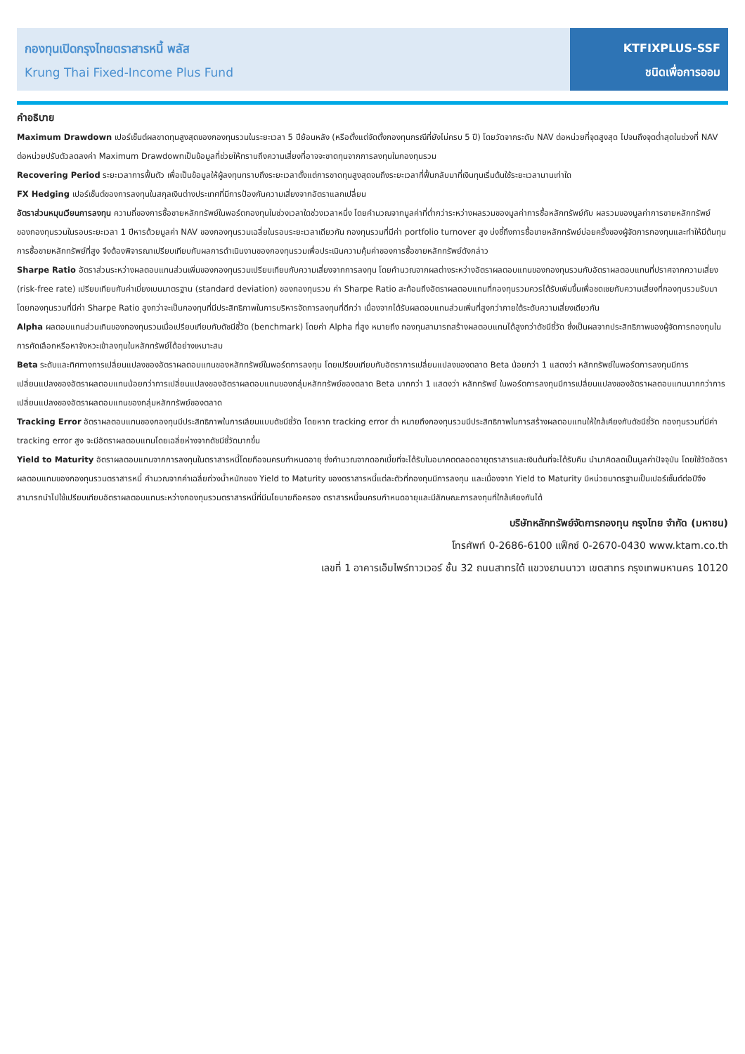กองทุนเปิดกรุงไทยตราสารหนี้ พลัส
Krung Thai Fixed-Income Plus Fund
KTFIXPLUS-SSF
ชนิดเพื่อการออม
คำอธิบาย
Maximum Drawdown เปอร์เซ็นต์ผลขาดทุนสูงสุดของกองทุนรวมในระยะเวลา 5 ปีย้อนหลัง (หรือตั้งแต่จัดตั้งกองทุนกรณีที่ยังไม่ครบ 5 ปี) โดยวัดจากระดับ NAV ต่อหน่วยที่จุดสูงสุด ไปจนถึงจุดต่ำสุดในช่วงที่ NAV ต่อหน่วยปรับตัวลดลงค่า Maximum Drawdownเป็นข้อมูลที่ช่วยให้ทราบถึงความเสี่ยงที่อาจจะขาดทุนจากการลงทุนในกองทุนรวม
Recovering Period ระยะเวลาการฟื้นตัว เพื่อเป็นข้อมูลให้ผู้ลงทุนทราบถึงระยะเวลาตั้งแต่การขาดทุนสูงสุดจนถึงระยะเวลาที่ฟื้นกลับมาที่เงินทุนเริ่มต้นใช้ระยะเวลานานเท่าใด
FX Hedging เปอร์เซ็นต์ของการลงทุนในสกุลเงินต่างประเทศที่มีการป้องกันความเสี่ยงจากอัตราแลกเปลี่ยน
อัตราส่วนหมุนเวียนการลงทุน ความถี่ของการซื้อขายหลักทรัพย์ในพอร์ตกองทุนในช่วงเวลาใดช่วงเวลาหนึ่ง โดยคำนวณจากมูลค่าที่ต่ำกว่าระหว่างผลรวมของมูลค่าการซื้อหลักทรัพย์กับ ผลรวมของมูลค่าการขายหลักทรัพย์ของกองทุนรวมในรอบระยะเวลา 1 ปีหารด้วยมูลค่า NAV ของกองทุนรวมเฉลี่ยในรอบระยะเวลาเดียวกัน กองทุนรวมที่มีค่า portfolio turnover สูง บ่งชี้ถึงการซื้อขายหลักทรัพย์บ่อยครั้งของผู้จัดการกองทุนและทำให้มีต้นทุนการซื้อขายหลักทรัพย์ที่สูง จึงต้องพิจารณาเปรียบเทียบกับผลการดำเนินงานของกองทุนรวมเพื่อประเมินความคุ้มค่าของการซื้อขายหลักทรัพย์ดังกล่าว
Sharpe Ratio อัตราส่วนระหว่างผลตอบแทนส่วนเพิ่มของกองทุนรวมเปรียบเทียบกับความเสี่ยงจากการลงทุน โดยคำนวณจากผลต่างระหว่างอัตราผลตอบแทนของกองทุนรวมกับอัตราผลตอบแทนที่ปราศจากความเสี่ยง (risk-free rate) เปรียบเทียบกับค่าเบี่ยงเบนมาตรฐาน (standard deviation) ของกองทุนรวม ค่า Sharpe Ratio สะท้อนถึงอัตราผลตอบแทนที่กองทุนรวมควรได้รับเพิ่มขึ้นเพื่อชดเชยกับความเสี่ยงที่กองทุนรวมรับมา โดยกองทุนรวมที่มีค่า Sharpe Ratio สูงกว่าจะเป็นกองทุนที่มีประสิทธิภาพในการบริหารจัดการลงทุนที่ดีกว่า เนื่องจากได้รับผลตอบแทนส่วนเพิ่มที่สูงกว่าภายใต้ระดับความเสี่ยงเดียวกัน
Alpha ผลตอบแทนส่วนเกินของกองทุนรวมเมื่อเปรียบเทียบกับดัชนีชี้วัด (benchmark) โดยค่า Alpha ที่สูง หมายถึง กองทุนสามารถสร้างผลตอบแทนได้สูงกว่าดัชนีชี้วัด ซึ่งเป็นผลจากประสิทธิภาพของผู้จัดการกองทุนในการคัดเลือกหรือหาจังหวะเข้าลงทุนในหลักทรัพย์ได้อย่างเหมาะสม
Beta ระดับและทิศทางการเปลี่ยนแปลงของอัตราผลตอบแทนของหลักทรัพย์ในพอร์ตการลงทุน โดยเปรียบเทียบกับอัตราการเปลี่ยนแปลงของตลาด Beta น้อยกว่า 1 แสดงว่า หลักทรัพย์ในพอร์ตการลงทุนมีการเปลี่ยนแปลงของอัตราผลตอบแทนน้อยกว่าการเปลี่ยนแปลงของอัตราผลตอบแทนของกลุ่มหลักทรัพย์ของตลาด Beta มากกว่า 1 แสดงว่า หลักทรัพย์ ในพอร์ตการลงทุนมีการเปลี่ยนแปลงของอัตราผลตอบแทนมากกว่าการเปลี่ยนแปลงของอัตราผลตอบแทนของกลุ่มหลักทรัพย์ของตลาด
Tracking Error อัตราผลตอบแทนของกองทุนมีประสิทธิภาพในการเลียนแบบดัชนีชี้วัด โดยหาก tracking error ต่ำ หมายถึงกองทุนรวมมีประสิทธิภาพในการสร้างผลตอบแทนให้ใกล้เคียงกับดัชนีชี้วัด กองทุนรวมที่มีค่า tracking error สูง จะมีอัตราผลตอบแทนโดยเฉลี่ยห่างจากดัชนีชี้วัดมากขึ้น
Yield to Maturity อัตราผลตอบแทนจากการลงทุนในตราสารหนี้โดยถือจนครบกำหนดอายุ ซึ่งคำนวณจากดอกเบี้ยที่จะได้รับในอนาคตตลอดอายุตราสารและเงินต้นที่จะได้รับคืน นำมาคิดลดเป็นมูลค่าปัจจุบัน โดยใช้วัดอัตราผลตอบแทนของกองทุนรวมตราสารหนี้ คำนวณจากค่าเฉลี่ยถ่วงน้ำหนักของ Yield to Maturity ของตราสารหนี้แต่ละตัวที่กองทุนมีการลงทุน และเนื่องจาก Yield to Maturity มีหน่วยมาตรฐานเป็นเปอร์เซ็นต์ต่อปีจึงสามารถนำไปใช้เปรียบเทียบอัตราผลตอบแทนระหว่างกองทุนรวมตราสารหนี้ที่มีนโยบายถือครอง ตราสารหนี้จนครบกำหนดอายุและมีลักษณะการลงทุนที่ใกล้เคียงกันได้
บริษัทหลักทรัพย์จัดการกองทุน กรุงไทย จำกัด (มหาชน)
โทรศัพท์ 0-2686-6100 แฟ็กซ์ 0-2670-0430 www.ktam.co.th
เลขที่ 1 อาคารเอ็มไพร์ทาวเวอร์ ชั้น 32 ถนนสาทรใต้ แขวงยานนาวา เขตสาทร กรุงเทพมหานคร 10120